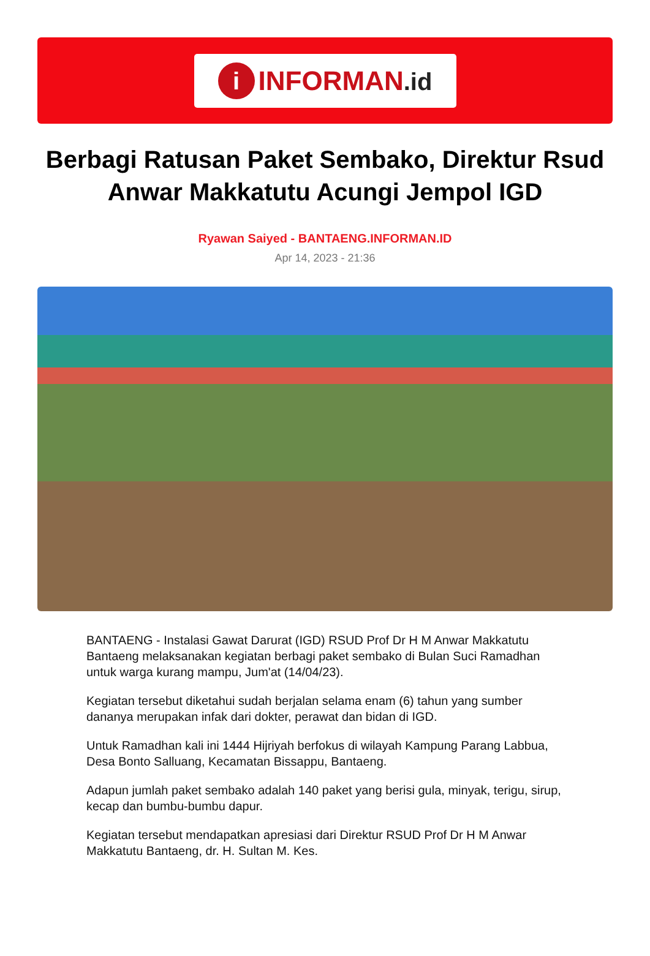i
INFORMAN.id
Berbagi Ratusan Paket Sembako, Direktur Rsud Anwar Makkatutu Acungi Jempol IGD
Ryawan Saiyed - BANTAENG.INFORMAN.ID
Apr 14, 2023 - 21:36
BANTAENG - Instalasi Gawat Darurat (IGD) RSUD Prof Dr H M Anwar Makkatutu Bantaeng melaksanakan kegiatan berbagi paket sembako di Bulan Suci Ramadhan untuk warga kurang mampu, Jum'at (14/04/23).
Kegiatan tersebut diketahui sudah berjalan selama enam (6) tahun yang sumber dananya merupakan infak dari dokter, perawat dan bidan di IGD.
Untuk Ramadhan kali ini 1444 Hijriyah berfokus di wilayah Kampung Parang Labbua, Desa Bonto Salluang, Kecamatan Bissappu, Bantaeng.
Adapun jumlah paket sembako adalah 140 paket yang berisi gula, minyak, terigu, sirup, kecap dan bumbu-bumbu dapur.
Kegiatan tersebut mendapatkan apresiasi dari Direktur RSUD Prof Dr H M Anwar Makkatutu Bantaeng, dr. H. Sultan M. Kes.